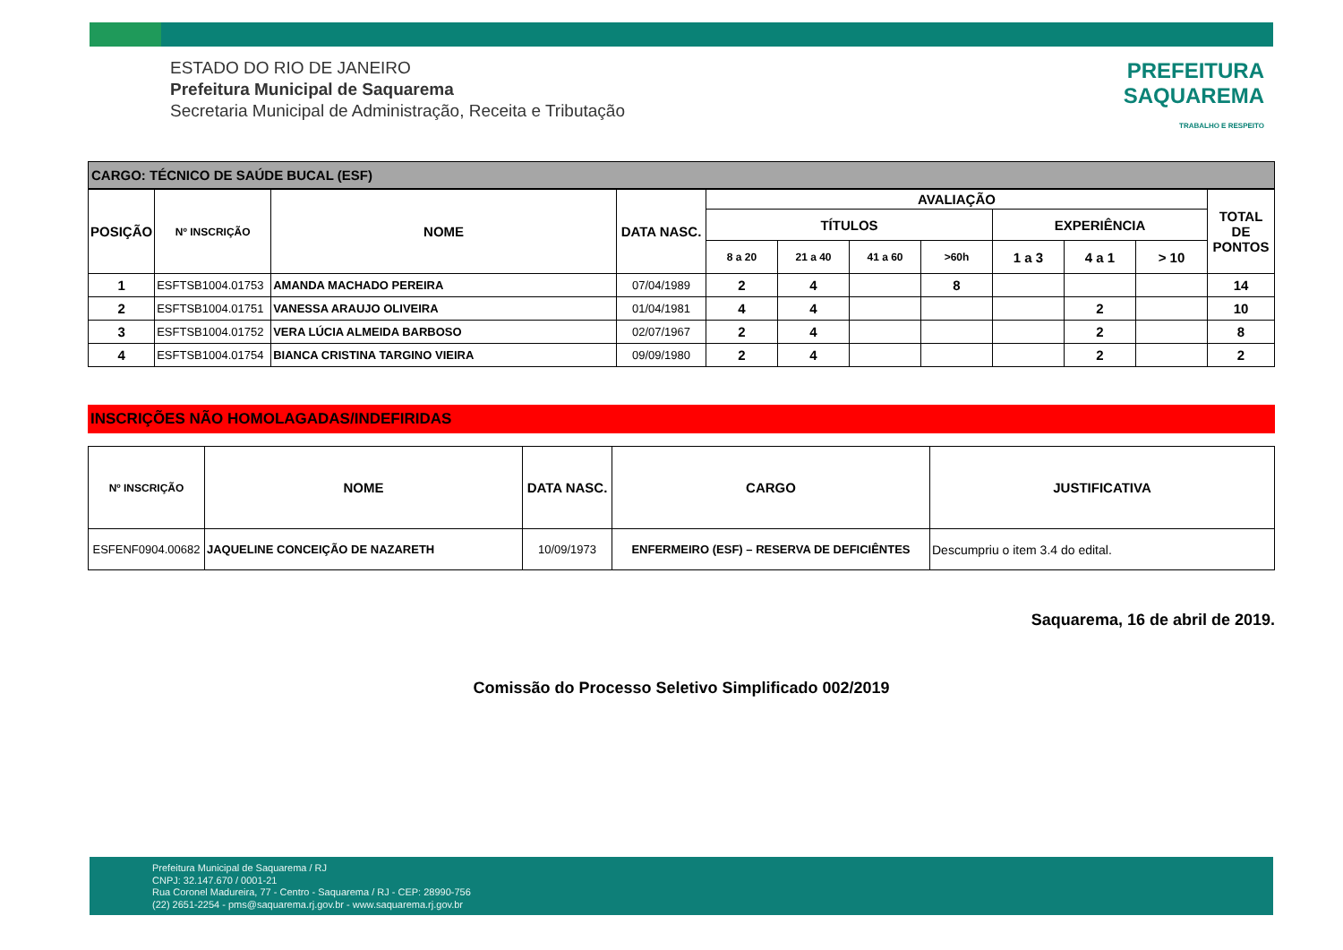ESTADO DO RIO DE JANEIRO
Prefeitura Municipal de Saquarema
Secretaria Municipal de Administração, Receita e Tributação
PREFEITURA
SAQUAREMA
TRABALHO E RESPEITO
CARGO: TÉCNICO DE SAÚDE BUCAL (ESF)
| POSIÇÃO | Nº INSCRIÇÃO | NOME | DATA NASC. | AVALIAÇÃO | | | | | | | TOTAL DE PONTOS |
| --- | --- | --- | --- | --- | --- | --- | --- | --- | --- | --- | --- |
| | | | | TÍTULOS | | | | EXPERIÊNCIA | | | |
| | | | | 8 a 20 | 21 a 40 | 41 a 60 | >60h | 1 a 3 | 4 a 1 | > 10 | |
| 1 | ESFTSB1004.01753 | AMANDA MACHADO PEREIRA | 07/04/1989 | 2 | 4 | | 8 | | | | 14 |
| 2 | ESFTSB1004.01751 | VANESSA ARAUJO OLIVEIRA | 01/04/1981 | 4 | 4 | | | | 2 | | 10 |
| 3 | ESFTSB1004.01752 | VERA LÚCIA ALMEIDA BARBOSO | 02/07/1967 | 2 | 4 | | | | 2 | | 8 |
| 4 | ESFTSB1004.01754 | BIANCA CRISTINA TARGINO VIEIRA | 09/09/1980 | 2 | 4 | | | | 2 | | 2 |
INSCRIÇÕES NÃO HOMOLAGADAS/INDEFIRIDAS
| Nº INSCRIÇÃO | NOME | DATA NASC. | CARGO | JUSTIFICATIVA |
| --- | --- | --- | --- | --- |
| ESFENF0904.00682 | JAQUELINE CONCEIÇÃO DE NAZARETH | 10/09/1973 | ENFERMEIRO (ESF) – RESERVA DE DEFICIÊNTES | Descumpriu o item 3.4 do edital. |
Saquarema, 16 de abril de 2019.
Comissão do Processo Seletivo Simplificado 002/2019
Prefeitura Municipal de Saquarema / RJ
CNPJ: 32.147.670 / 0001-21
Rua Coronel Madureira, 77 - Centro - Saquarema / RJ - CEP: 28990-756
(22) 2651-2254 - pms@saquarema.rj.gov.br - www.saquarema.rj.gov.br